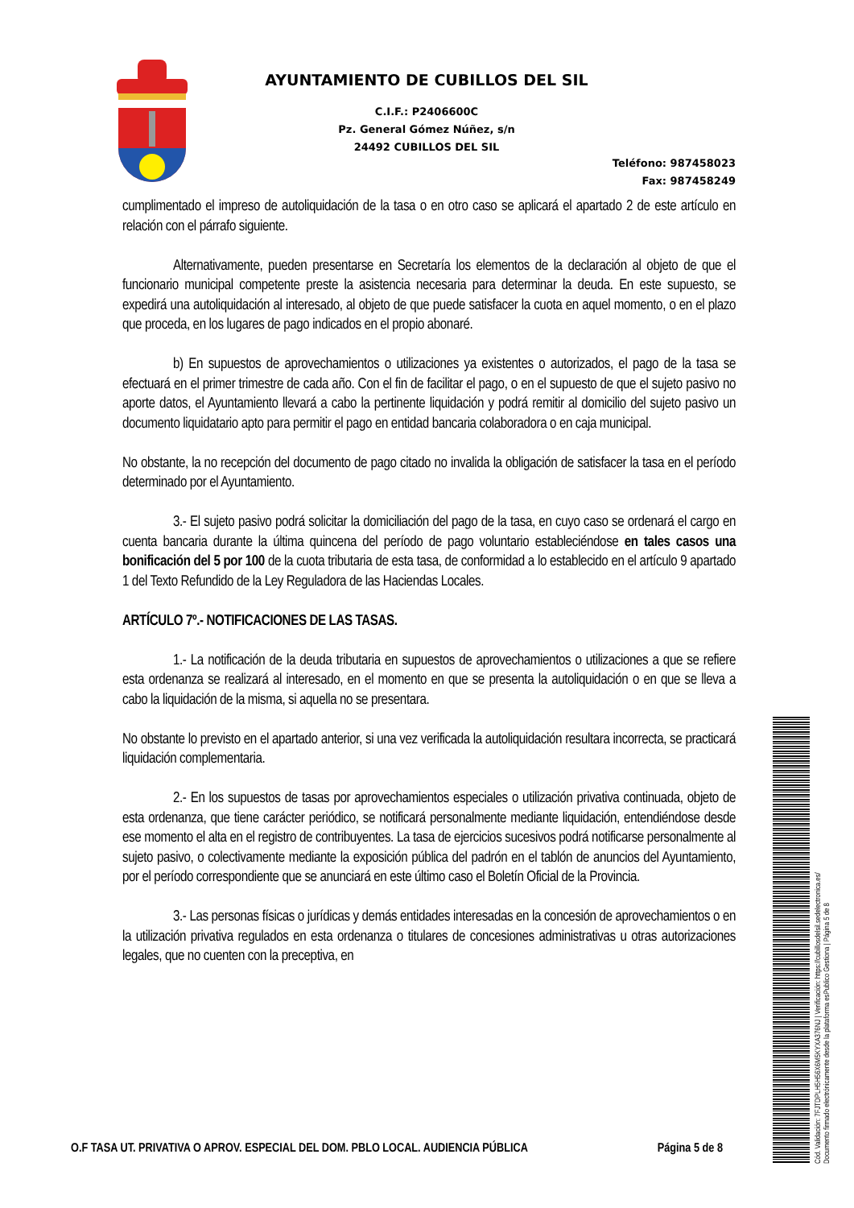AYUNTAMIENTO DE CUBILLOS DEL SIL
C.I.F.: P2406600C
Pz. General Gómez Núñez, s/n
24492 CUBILLOS DEL SIL
Teléfono: 987458023
Fax: 987458249
cumplimentado el impreso de autoliquidación de la tasa o en otro caso se aplicará el apartado 2 de este artículo en relación con el párrafo siguiente.
Alternativamente, pueden presentarse en Secretaría los elementos de la declaración al objeto de que el funcionario municipal competente preste la asistencia necesaria para determinar la deuda. En este supuesto, se expedirá una autoliquidación al interesado, al objeto de que puede satisfacer la cuota en aquel momento, o en el plazo que proceda, en los lugares de pago indicados en el propio abonaré.
b) En supuestos de aprovechamientos o utilizaciones ya existentes o autorizados, el pago de la tasa se efectuará en el primer trimestre de cada año. Con el fin de facilitar el pago, o en el supuesto de que el sujeto pasivo no aporte datos, el Ayuntamiento llevará a cabo la pertinente liquidación y podrá remitir al domicilio del sujeto pasivo un documento liquidatario apto para permitir el pago en entidad bancaria colaboradora o en caja municipal.
No obstante, la no recepción del documento de pago citado no invalida la obligación de satisfacer la tasa en el período determinado por el Ayuntamiento.
3.- El sujeto pasivo podrá solicitar la domiciliación del pago de la tasa, en cuyo caso se ordenará el cargo en cuenta bancaria durante la última quincena del período de pago voluntario estableciéndose en tales casos una bonificación del 5 por 100 de la cuota tributaria de esta tasa, de conformidad a lo establecido en el artículo 9 apartado 1 del Texto Refundido de la Ley Reguladora de las Haciendas Locales.
ARTÍCULO 7º.- NOTIFICACIONES DE LAS TASAS.
1.- La notificación de la deuda tributaria en supuestos de aprovechamientos o utilizaciones a que se refiere esta ordenanza se realizará al interesado, en el momento en que se presenta la autoliquidación o en que se lleva a cabo la liquidación de la misma, si aquella no se presentara.
No obstante lo previsto en el apartado anterior, si una vez verificada la autoliquidación resultara incorrecta, se practicará liquidación complementaria.
2.- En los supuestos de tasas por aprovechamientos especiales o utilización privativa continuada, objeto de esta ordenanza, que tiene carácter periódico, se notificará personalmente mediante liquidación, entendiéndose desde ese momento el alta en el registro de contribuyentes. La tasa de ejercicios sucesivos podrá notificarse personalmente al sujeto pasivo, o colectivamente mediante la exposición pública del padrón en el tablón de anuncios del Ayuntamiento, por el período correspondiente que se anunciará en este último caso el Boletín Oficial de la Provincia.
3.- Las personas físicas o jurídicas y demás entidades interesadas en la concesión de aprovechamientos o en la utilización privativa regulados en esta ordenanza o titulares de concesiones administrativas u otras autorizaciones legales, que no cuenten con la preceptiva, en
O.F TASA UT. PRIVATIVA O APROV. ESPECIAL DEL DOM. PBLO LOCAL. AUDIENCIA PÚBLICA Página 5 de 8
Cód. Validación: 7FJTDPLH5H56X6M5KYXA376NJ | Verificación: https://cubillosdelsil.sedelectronica.es/
Documento firmado electrónicamente desde la plataforma esPublico Gestiona | Página 5 de 8